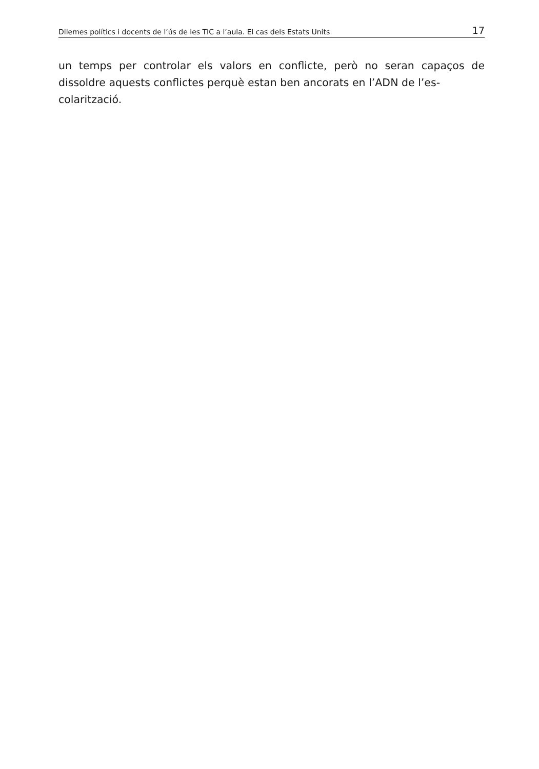Dilemes polítics i docents de l’ús de les TIC a l’aula. El cas dels Estats Units 17
un temps per controlar els valors en conflicte, però no seran capaços de dissoldre aquests conflictes perquè estan ben ancorats en l’ADN de l’es-
colarització.